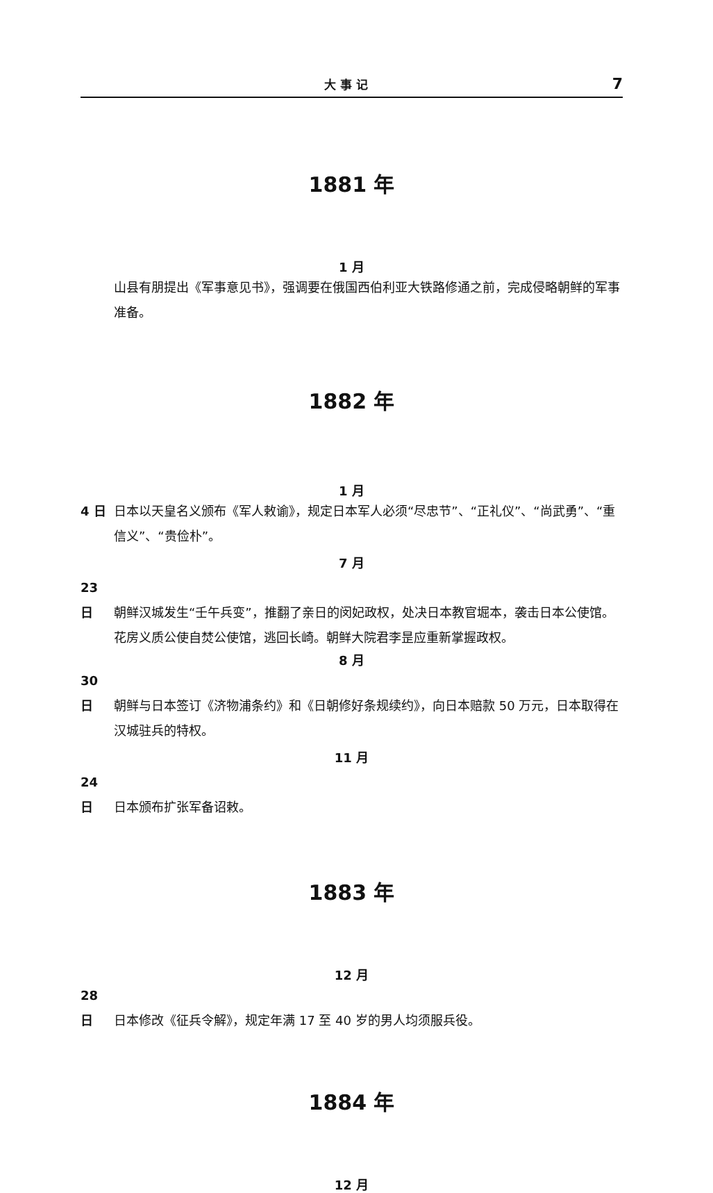大 事 记 7
1881 年
1 月
山县有朋提出《军事意见书》，强调要在俄国西伯利亚大铁路修通之前，完成侵略朝鲜的军事准备。
1882 年
1 月
4 日 日本以天皇名义颁布《军人敕谕》，规定日本军人必须“尽忠节”、“正礼仪”、“尚武勇”、“重信义”、“贵俭朴”。
7 月
23 日 朝鲜汉城发生“壬午兵变”，推翻了亲日的闵妃政权，处决日本教官堀本，袭击日本公使馆。花房义质公使自焚公使馆，逃回长崎。朝鲜大院君李昰应重新掌握政权。
8 月
30 日 朝鲜与日本签订《济物浦条约》和《日朝修好条规续约》，向日本赔款 50 万元，日本取得在汉城驻兵的特权。
11 月
24 日 日本颁布扩张军备诏敕。
1883 年
12 月
28 日 日本修改《征兵令解》，规定年满 17 至 40 岁的男人均须服兵役。
1884 年
12 月